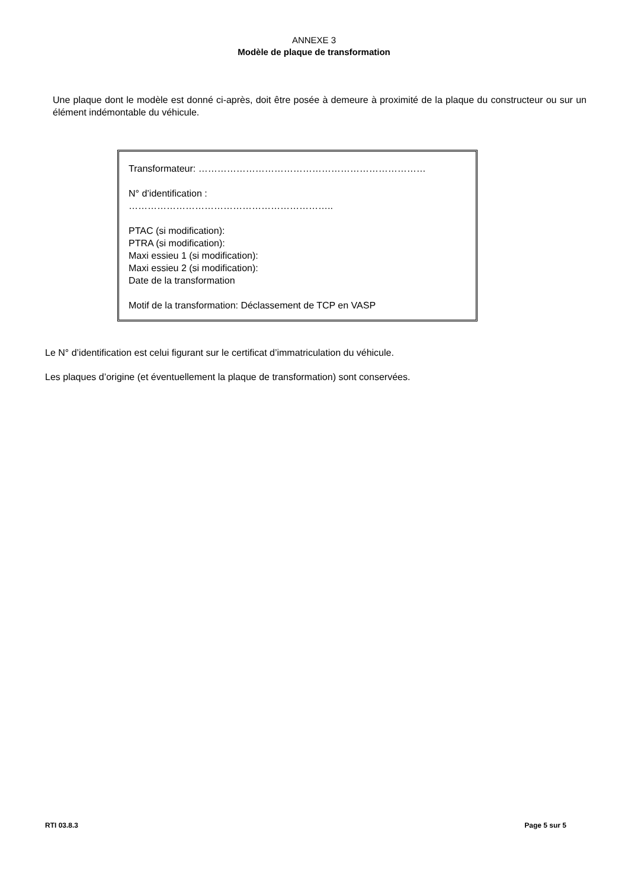ANNEXE 3
Modèle de plaque de transformation
Une plaque dont le modèle est donné ci-après, doit être posée à demeure à proximité de la plaque du constructeur ou sur un élément indémontable du véhicule.
Transformateur: ………………………………………………………………
N° d’identification :
………………………………………………………..
PTAC (si modification):
PTRA (si modification):
Maxi essieu 1 (si modification):
Maxi essieu 2 (si modification):
Date de la transformation
Motif de la transformation: Déclassement de TCP en VASP
Le N° d’identification est celui figurant sur le certificat d’immatriculation du véhicule.
Les plaques d’origine (et éventuellement la plaque de transformation) sont conservées.
RTI 03.8.3 Page 5 sur 5